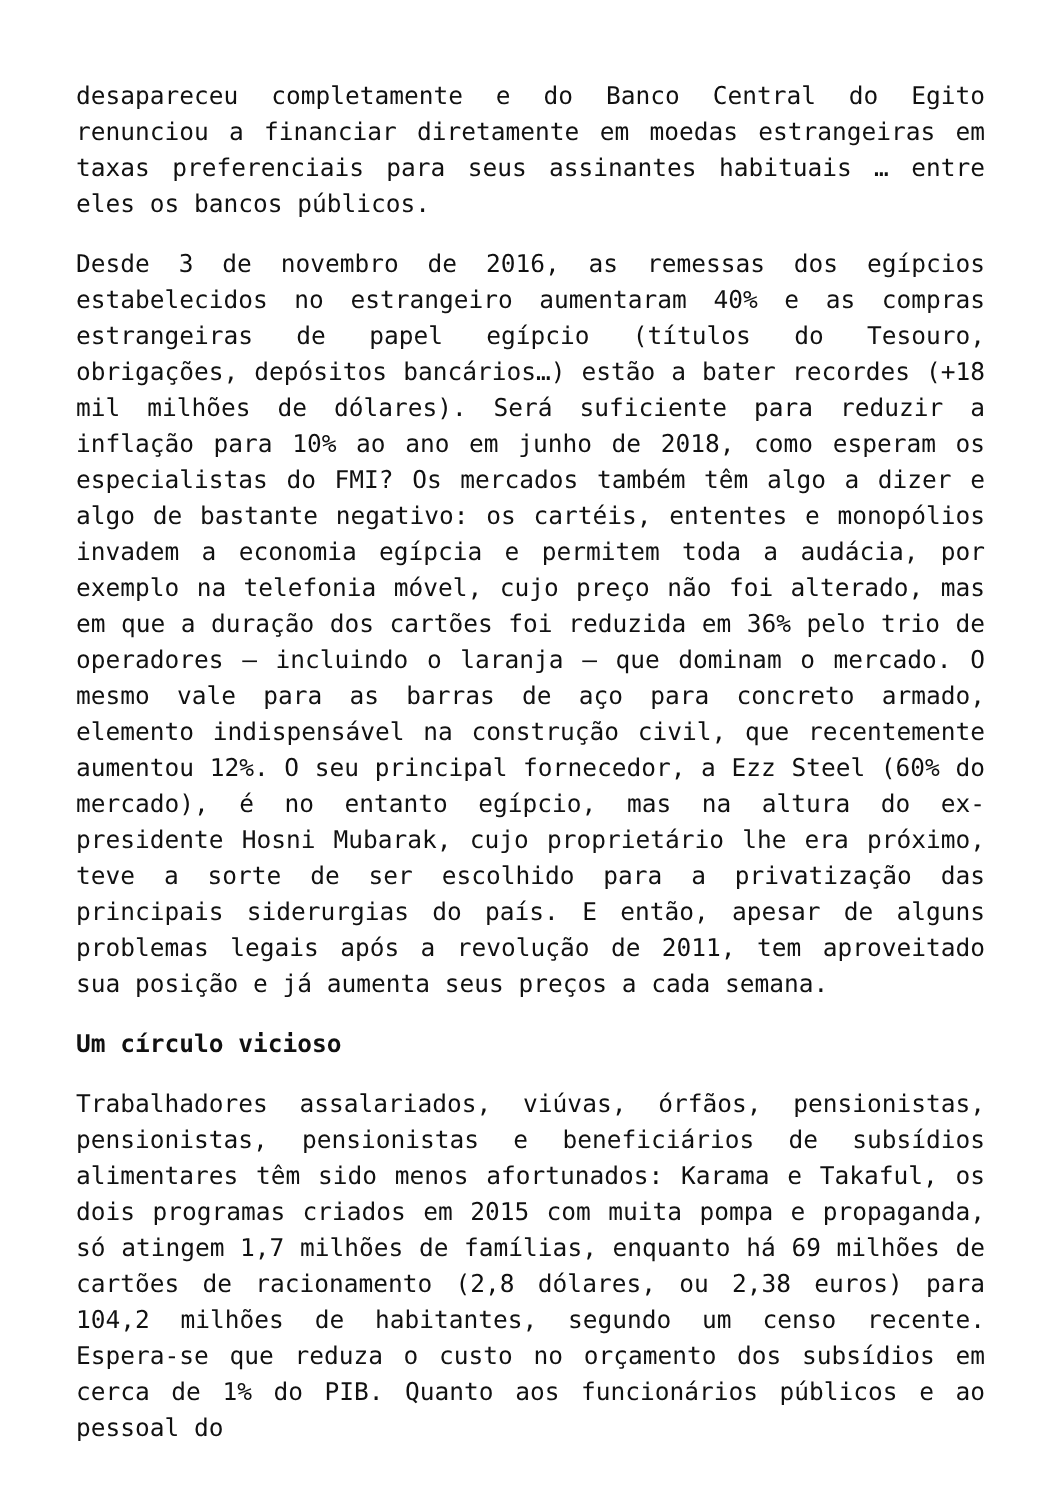desapareceu completamente e do Banco Central do Egito renunciou a financiar diretamente em moedas estrangeiras em taxas preferenciais para seus assinantes habituais … entre eles os bancos públicos.
Desde 3 de novembro de 2016, as remessas dos egípcios estabelecidos no estrangeiro aumentaram 40% e as compras estrangeiras de papel egípcio (títulos do Tesouro, obrigações, depósitos bancários…) estão a bater recordes (+18 mil milhões de dólares). Será suficiente para reduzir a inflação para 10% ao ano em junho de 2018, como esperam os especialistas do FMI? Os mercados também têm algo a dizer e algo de bastante negativo: os cartéis, ententes e monopólios invadem a economia egípcia e permitem toda a audácia, por exemplo na telefonia móvel, cujo preço não foi alterado, mas em que a duração dos cartões foi reduzida em 36% pelo trio de operadores – incluindo o laranja – que dominam o mercado. O mesmo vale para as barras de aço para concreto armado, elemento indispensável na construção civil, que recentemente aumentou 12%. O seu principal fornecedor, a Ezz Steel (60% do mercado), é no entanto egípcio, mas na altura do ex-presidente Hosni Mubarak, cujo proprietário lhe era próximo, teve a sorte de ser escolhido para a privatização das principais siderurgias do país. E então, apesar de alguns problemas legais após a revolução de 2011, tem aproveitado sua posição e já aumenta seus preços a cada semana.
Um círculo vicioso
Trabalhadores assalariados, viúvas, órfãos, pensionistas, pensionistas, pensionistas e beneficiários de subsídios alimentares têm sido menos afortunados: Karama e Takaful, os dois programas criados em 2015 com muita pompa e propaganda, só atingem 1,7 milhões de famílias, enquanto há 69 milhões de cartões de racionamento (2,8 dólares, ou 2,38 euros) para 104,2 milhões de habitantes, segundo um censo recente. Espera-se que reduza o custo no orçamento dos subsídios em cerca de 1% do PIB. Quanto aos funcionários públicos e ao pessoal do